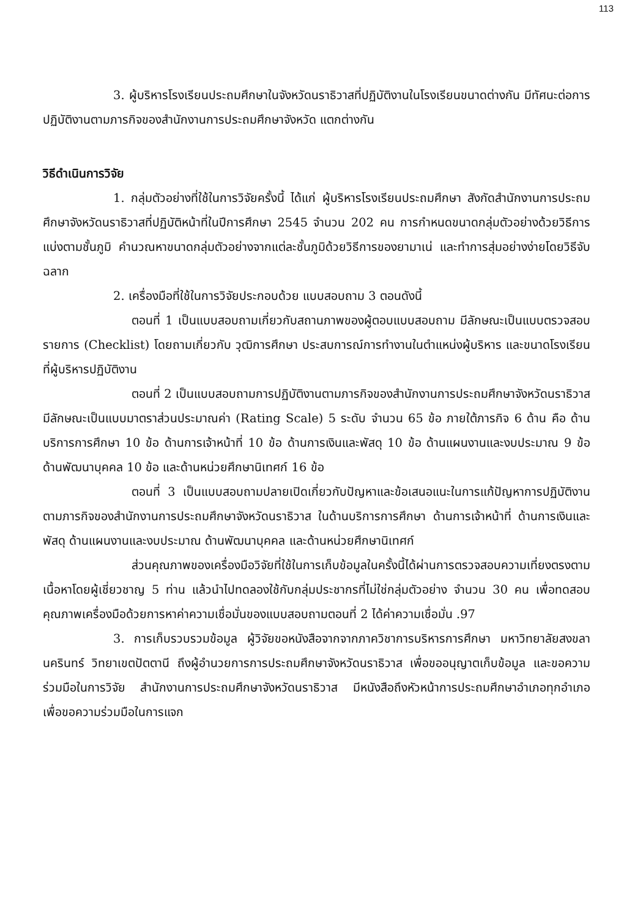113
3. ผู้บริหารโรงเรียนประถมศึกษาในจังหวัดนราธิวาสที่ปฏิบัติงานในโรงเรียนขนาดต่างกัน มีทัศนะต่อการปฏิบัติงานตามภารกิจของสำนักงานการประถมศึกษาจังหวัด แตกต่างกัน
วิธีดำเนินการวิจัย
1. กลุ่มตัวอย่างที่ใช้ในการวิจัยครั้งนี้ ได้แก่ ผู้บริหารโรงเรียนประถมศึกษา สังกัดสำนักงานการประถมศึกษาจังหวัดนราธิวาสที่ปฏิบัติหน้าที่ในปีการศึกษา 2545 จำนวน 202 คน การกำหนดขนาดกลุ่มตัวอย่างด้วยวิธีการแบ่งตามชั้นภูมิ คำนวณหาขนาดกลุ่มตัวอย่างจากแต่ละชั้นภูมิด้วยวิธีการของยามาเน่ และทำการสุ่มอย่างง่ายโดยวิธีจับฉลาก
2. เครื่องมือที่ใช้ในการวิจัยประกอบด้วย แบบสอบถาม 3 ตอนดังนี้
ตอนที่ 1 เป็นแบบสอบถามเกี่ยวกับสถานภาพของผู้ตอบแบบสอบถาม มีลักษณะเป็นแบบตรวจสอบรายการ (Checklist) โดยถามเกี่ยวกับ วุฒิการศึกษา ประสบการณ์การทำงานในตำแหน่งผู้บริหาร และขนาดโรงเรียนที่ผู้บริหารปฏิบัติงาน
ตอนที่ 2 เป็นแบบสอบถามการปฏิบัติงานตามภารกิจของสำนักงานการประถมศึกษาจังหวัดนราธิวาส มีลักษณะเป็นแบบมาตราส่วนประมาณค่า (Rating Scale) 5 ระดับ จำนวน 65 ข้อ ภายใต้ภารกิจ 6 ด้าน คือ ด้านบริการการศึกษา 10 ข้อ ด้านการเจ้าหน้าที่ 10 ข้อ ด้านการเงินและพัสดุ 10 ข้อ ด้านแผนงานและงบประมาณ 9 ข้อ ด้านพัฒนาบุคคล 10 ข้อ และด้านหน่วยศึกษานิเทศก์ 16 ข้อ
ตอนที่ 3 เป็นแบบสอบถามปลายเปิดเกี่ยวกับปัญหาและข้อเสนอแนะในการแก้ปัญหาการปฏิบัติงานตามภารกิจของสำนักงานการประถมศึกษาจังหวัดนราธิวาส ในด้านบริการการศึกษา ด้านการเจ้าหน้าที่ ด้านการเงินและพัสดุ ด้านแผนงานและงบประมาณ ด้านพัฒนาบุคคล และด้านหน่วยศึกษานิเทศก์
ส่วนคุณภาพของเครื่องมือวิจัยที่ใช้ในการเก็บข้อมูลในครั้งนี้ได้ผ่านการตรวจสอบความเที่ยงตรงตามเนื้อหาโดยผู้เชี่ยวชาญ 5 ท่าน แล้วนำไปทดลองใช้กับกลุ่มประชากรที่ไม่ใช่กลุ่มตัวอย่าง จำนวน 30 คน เพื่อทดสอบคุณภาพเครื่องมือด้วยการหาค่าความเชื่อมั่นของแบบสอบถามตอนที่ 2 ได้ค่าความเชื่อมั่น .97
3. การเก็บรวบรวมข้อมูล ผู้วิจัยขอหนังสือจากจากภาควิชาการบริหารการศึกษา มหาวิทยาลัยสงขลานครินทร์ วิทยาเขตปัตตานี ถึงผู้อำนวยการการประถมศึกษาจังหวัดนราธิวาส เพื่อขออนุญาตเก็บข้อมูล และขอความร่วมมือในการวิจัย สำนักงานการประถมศึกษาจังหวัดนราธิวาส มีหนังสือถึงหัวหน้าการประถมศึกษาอำเภอทุกอำเภอ เพื่อขอความร่วมมือในการแจก